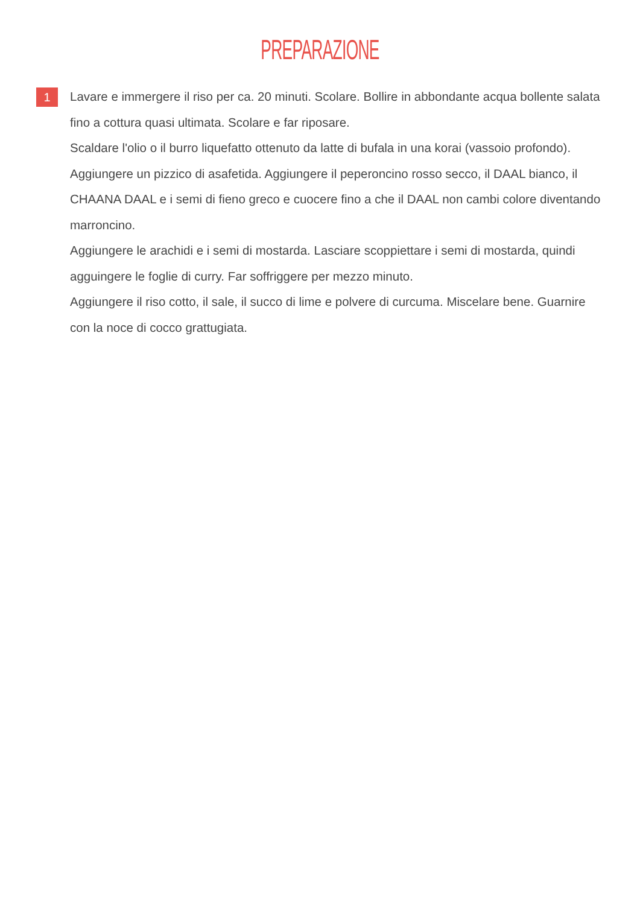PREPARAZIONE
1
Lavare e immergere il riso per ca. 20 minuti. Scolare. Bollire in abbondante acqua bollente salata fino a cottura quasi ultimata. Scolare e far riposare.
Scaldare l'olio o il burro liquefatto ottenuto da latte di bufala in una korai (vassoio profondo). Aggiungere un pizzico di asafetida. Aggiungere il peperoncino rosso secco, il DAAL bianco, il CHAANA DAAL e i semi di fieno greco e cuocere fino a che il DAAL non cambi colore diventando marroncino.
Aggiungere le arachidi e i semi di mostarda. Lasciare scoppiettare i semi di mostarda, quindi agguingere le foglie di curry. Far soffriggere per mezzo minuto.
Aggiungere il riso cotto, il sale, il succo di lime e polvere di curcuma. Miscelare bene. Guarnire con la noce di cocco grattugiata.